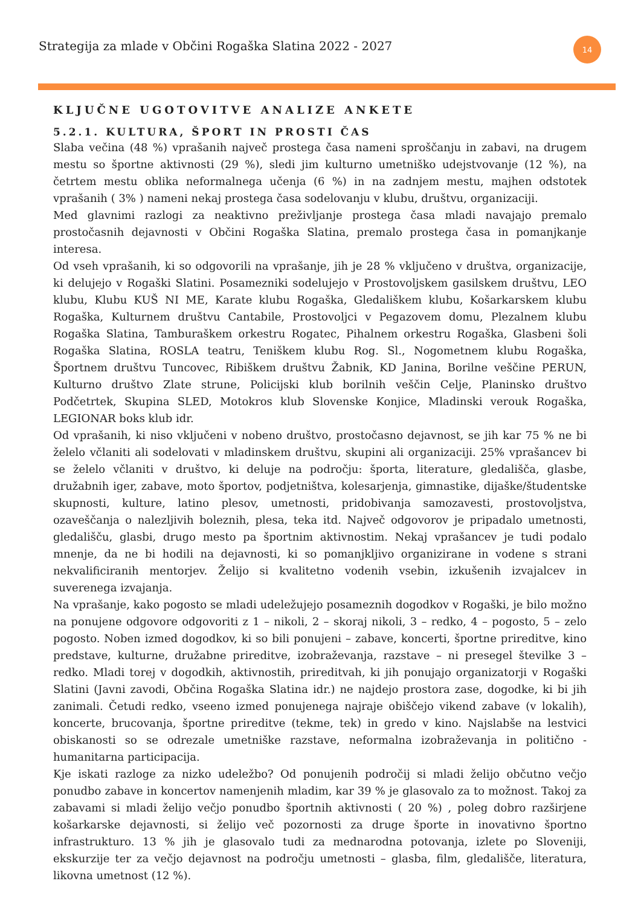Strategija za mlade v Občini Rogaška Slatina 2022 - 2027
14
KLJUČNE UGOTOVITVE ANALIZE ANKETE
5.2.1. KULTURA, ŠPORT IN PROSTI ČAS
Slaba večina (48 %) vprašanih največ prostega časa nameni sproščanju in zabavi, na drugem mestu so športne aktivnosti (29 %), sledi jim kulturno umetniško udejstvovanje (12 %), na četrtem mestu oblika neformalnega učenja (6 %) in na zadnjem mestu, majhen odstotek vprašanih ( 3% ) nameni nekaj prostega časa sodelovanju v klubu, društvu, organizaciji.
Med glavnimi razlogi za neaktivno preživljanje prostega časa mladi navajajo premalo prostočasnih dejavnosti v Občini Rogaška Slatina, premalo prostega časa in pomanjkanje interesa.
Od vseh vprašanih, ki so odgovorili na vprašanje, jih je 28 % vključeno v društva, organizacije, ki delujejo v Rogaški Slatini. Posamezniki sodelujejo v Prostovoljskem gasilskem društvu, LEO klubu, Klubu KUŠ NI ME, Karate klubu Rogaška, Gledališkem klubu, Košarkarskem klubu Rogaška, Kulturnem društvu Cantabile, Prostovoljci v Pegazovem domu, Plezalnem klubu Rogaška Slatina, Tamburaškem orkestru Rogatec, Pihalnem orkestru Rogaška, Glasbeni šoli Rogaška Slatina, ROSLA teatru, Teniškem klubu Rog. Sl., Nogometnem klubu Rogaška, Športnem društvu Tuncovec, Ribiškem društvu Žabnik, KD Janina, Borilne veščine PERUN, Kulturno društvo Zlate strune, Policijski klub borilnih veščin Celje, Planinsko društvo Podčetrtek, Skupina SLED, Motokros klub Slovenske Konjice, Mladinski verouk Rogaška, LEGIONAR boks klub idr.
Od vprašanih, ki niso vključeni v nobeno društvo, prostočasno dejavnost, se jih kar 75 % ne bi želelo včlaniti ali sodelovati v mladinskem društvu, skupini ali organizaciji. 25% vprašancev bi se želelo včlaniti v društvo, ki deluje na področju: športa, literature, gledališča, glasbe, družabnih iger, zabave, moto športov, podjetništva, kolesarjenja, gimnastike, dijaške/študentske skupnosti, kulture, latino plesov, umetnosti, pridobivanja samozavesti, prostovoljstva, ozaveščanja o nalezljivih boleznih, plesa, teka itd. Največ odgovorov je pripadalo umetnosti, gledališču, glasbi, drugo mesto pa športnim aktivnostim. Nekaj vprašancev je tudi podalo mnenje, da ne bi hodili na dejavnosti, ki so pomanjkljivo organizirane in vodene s strani nekvalificiranih mentorjev. Želijo si kvalitetno vodenih vsebin, izkušenih izvajalcev in suverenega izvajanja.
Na vprašanje, kako pogosto se mladi udeležujejo posameznih dogodkov v Rogaški, je bilo možno na ponujene odgovore odgovoriti z 1 – nikoli, 2 – skoraj nikoli, 3 – redko, 4 – pogosto, 5 – zelo pogosto. Noben izmed dogodkov, ki so bili ponujeni – zabave, koncerti, športne prireditve, kino predstave, kulturne, družabne prireditve, izobraževanja, razstave – ni presegel številke 3 – redko. Mladi torej v dogodkih, aktivnostih, prireditvah, ki jih ponujajo organizatorji v Rogaški Slatini (Javni zavodi, Občina Rogaška Slatina idr.) ne najdejo prostora zase, dogodke, ki bi jih zanimali. Četudi redko, vseeno izmed ponujenega najraje obiščejo vikend zabave (v lokalih), koncerte, brucovanja, športne prireditve (tekme, tek) in gredo v kino. Najslabše na lestvici obiskanosti so se odrezale umetniške razstave, neformalna izobraževanja in politično - humanitarna participacija.
Kje iskati razloge za nizko udeležbo? Od ponujenih področij si mladi želijo občutno večjo ponudbo zabave in koncertov namenjenih mladim, kar 39 % je glasovalo za to možnost. Takoj za zabavami si mladi želijo večjo ponudbo športnih aktivnosti ( 20 %) , poleg dobro razširjene košarkarske dejavnosti, si želijo več pozornosti za druge športe in inovativno športno infrastrukturo. 13 % jih je glasovalo tudi za mednarodna potovanja, izlete po Sloveniji, ekskurzije ter za večjo dejavnost na področju umetnosti – glasba, film, gledališče, literatura, likovna umetnost (12 %).